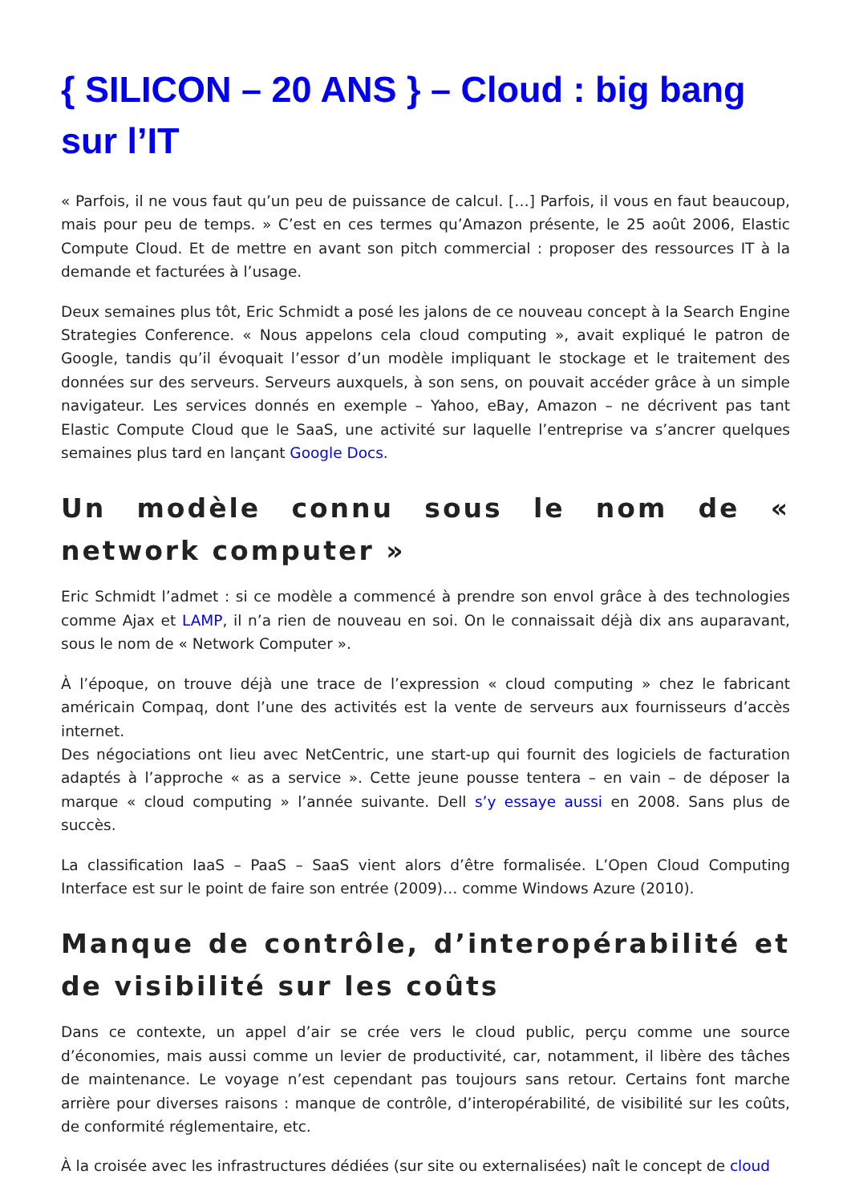{ SILICON – 20 ANS } – Cloud : big bang sur l’IT
« Parfois, il ne vous faut qu’un peu de puissance de calcul. […] Parfois, il vous en faut beaucoup, mais pour peu de temps. » C’est en ces termes qu’Amazon présente, le 25 août 2006, Elastic Compute Cloud. Et de mettre en avant son pitch commercial : proposer des ressources IT à la demande et facturées à l’usage.
Deux semaines plus tôt, Eric Schmidt a posé les jalons de ce nouveau concept à la Search Engine Strategies Conference. « Nous appelons cela cloud computing », avait expliqué le patron de Google, tandis qu’il évoquait l’essor d’un modèle impliquant le stockage et le traitement des données sur des serveurs. Serveurs auxquels, à son sens, on pouvait accéder grâce à un simple navigateur. Les services donnés en exemple – Yahoo, eBay, Amazon – ne décrivent pas tant Elastic Compute Cloud que le SaaS, une activité sur laquelle l’entreprise va s’ancrer quelques semaines plus tard en lançant Google Docs.
Un modèle connu sous le nom de « network computer »
Eric Schmidt l’admet : si ce modèle a commencé à prendre son envol grâce à des technologies comme Ajax et LAMP, il n’a rien de nouveau en soi. On le connaissait déjà dix ans auparavant, sous le nom de « Network Computer ».
À l’époque, on trouve déjà une trace de l’expression « cloud computing » chez le fabricant américain Compaq, dont l’une des activités est la vente de serveurs aux fournisseurs d’accès internet.
Des négociations ont lieu avec NetCentric, une start-up qui fournit des logiciels de facturation adaptés à l’approche « as a service ». Cette jeune pousse tentera – en vain – de déposer la marque « cloud computing » l’année suivante. Dell s’y essaye aussi en 2008. Sans plus de succès.
La classification IaaS – PaaS – SaaS vient alors d’être formalisée. L’Open Cloud Computing Interface est sur le point de faire son entrée (2009)… comme Windows Azure (2010).
Manque de contrôle, d’interopérabilité et de visibilité sur les coûts
Dans ce contexte, un appel d’air se crée vers le cloud public, perçu comme une source d’économies, mais aussi comme un levier de productivité, car, notamment, il libère des tâches de maintenance. Le voyage n’est cependant pas toujours sans retour. Certains font marche arrière pour diverses raisons : manque de contrôle, d’interopérabilité, de visibilité sur les coûts, de conformité réglementaire, etc.
À la croisée avec les infrastructures dédiées (sur site ou externalisées) naît le concept de cloud